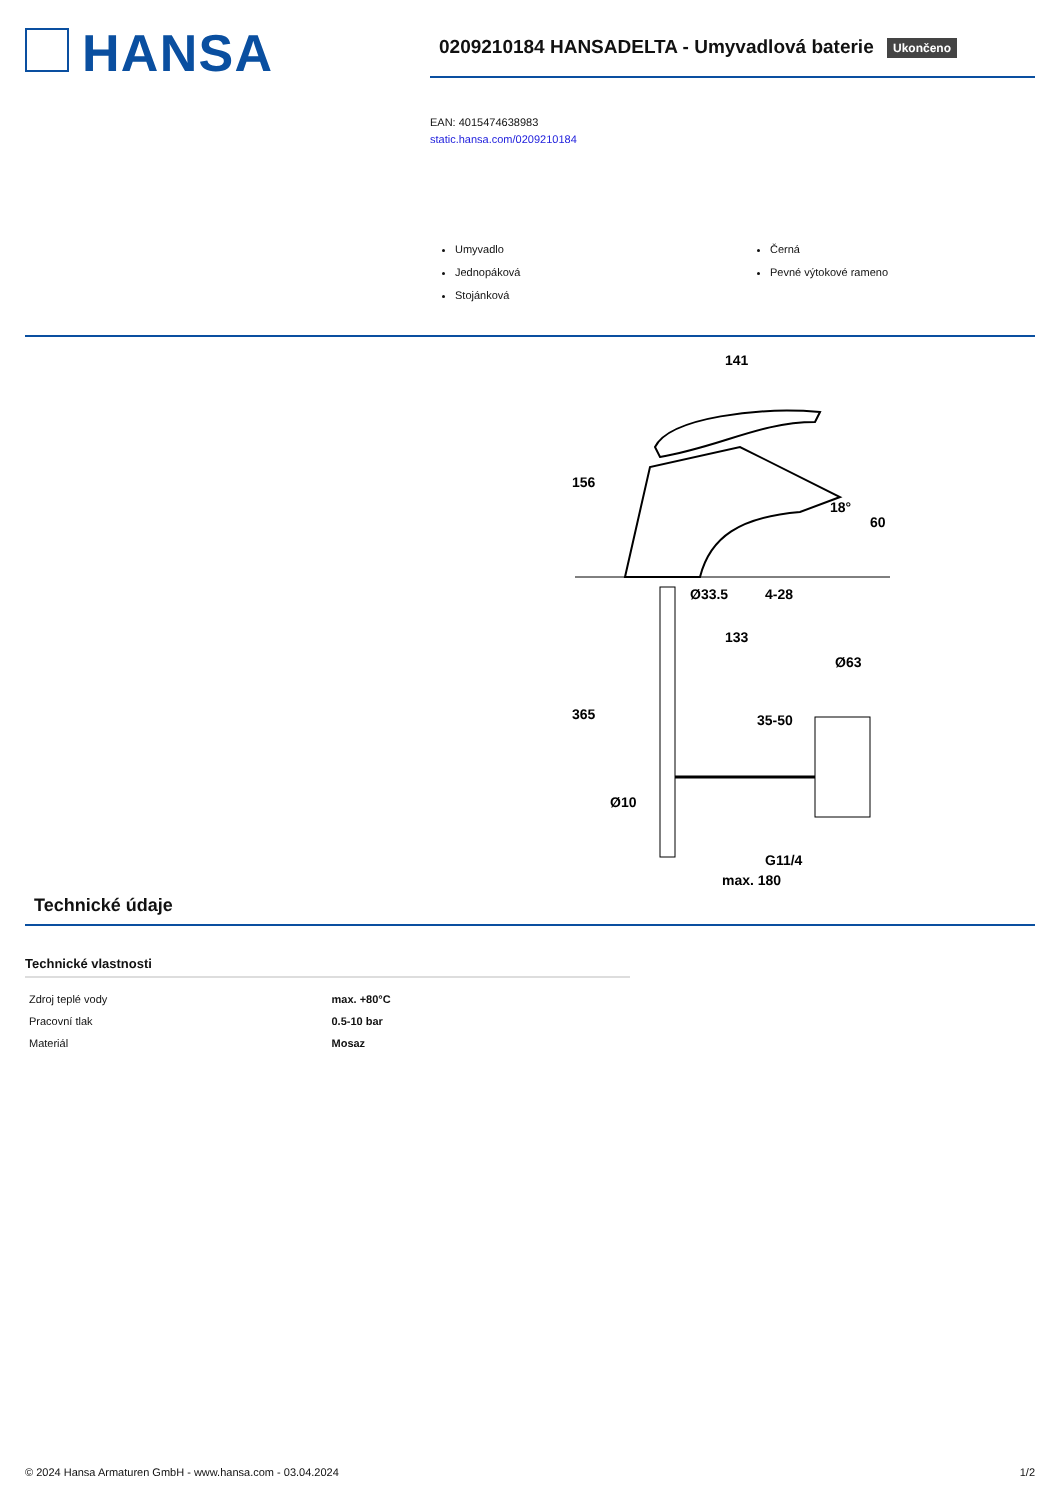HANSA
0209210184 HANSADELTA - Umyvadlová baterie Ukončeno
EAN: 4015474638983
static.hansa.com/0209210184
Umyvadlo
Jednopáková
Stojánková
Černá
Pevné výtokové rameno
141
156
60
18°
Ø33.5
4-28
133
Ø63
365
35-50
Ø10
G11/4
max. 180
Technické údaje
Technické vlastnosti
| Zdroj teplé vody | max. +80°C |
| Pracovní tlak | 0.5-10 bar |
| Materiál | Mosaz |
© 2024 Hansa Armaturen GmbH - www.hansa.com - 03.04.2024 1/2